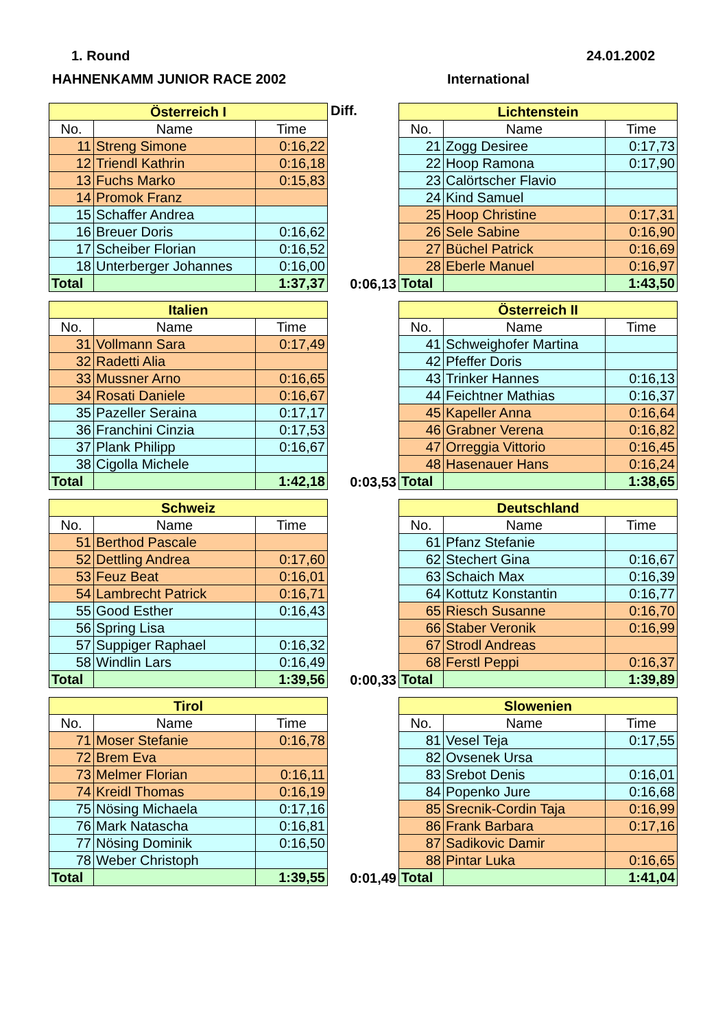1. Round 24.01.2002
HAHNENKAMM JUNIOR RACE 2002 International
| Österreich I | | |
| --- | --- | --- |
| No. | Name | Time |
| 11 | Streng Simone | 0:16,22 |
| 12 | Triendl Kathrin | 0:16,18 |
| 13 | Fuchs Marko | 0:15,83 |
| 14 | Promok Franz | |
| 15 | Schaffer Andrea | |
| 16 | Breuer Doris | 0:16,62 |
| 17 | Scheiber Florian | 0:16,52 |
| 18 | Unterberger Johannes | 0:16,00 |
| Total | | 1:37,37 |
Diff.
0:06,13
| Lichtenstein | | |
| --- | --- | --- |
| No. | Name | Time |
| 21 | Zogg Desiree | 0:17,73 |
| 22 | Hoop Ramona | 0:17,90 |
| 23 | Calörtscher Flavio | |
| 24 | Kind Samuel | |
| 25 | Hoop Christine | 0:17,31 |
| 26 | Sele Sabine | 0:16,90 |
| 27 | Büchel Patrick | 0:16,69 |
| 28 | Eberle Manuel | 0:16,97 |
| Total | | 1:43,50 |
| Italien | | |
| --- | --- | --- |
| No. | Name | Time |
| 31 | Vollmann Sara | 0:17,49 |
| 32 | Radetti Alia | |
| 33 | Mussner Arno | 0:16,65 |
| 34 | Rosati Daniele | 0:16,67 |
| 35 | Pazeller Seraina | 0:17,17 |
| 36 | Franchini Cinzia | 0:17,53 |
| 37 | Plank Philipp | 0:16,67 |
| 38 | Cigolla Michele | |
| Total | | 1:42,18 |
0:03,53
| Österreich II | | |
| --- | --- | --- |
| No. | Name | Time |
| 41 | Schweighofer Martina | |
| 42 | Pfeffer Doris | |
| 43 | Trinker Hannes | 0:16,13 |
| 44 | Feichtner Mathias | 0:16,37 |
| 45 | Kapeller Anna | 0:16,64 |
| 46 | Grabner Verena | 0:16,82 |
| 47 | Orreggia Vittorio | 0:16,45 |
| 48 | Hasenauer Hans | 0:16,24 |
| Total | | 1:38,65 |
| Schweiz | | |
| --- | --- | --- |
| No. | Name | Time |
| 51 | Berthod Pascale | |
| 52 | Dettling Andrea | 0:17,60 |
| 53 | Feuz Beat | 0:16,01 |
| 54 | Lambrecht Patrick | 0:16,71 |
| 55 | Good Esther | 0:16,43 |
| 56 | Spring Lisa | |
| 57 | Suppiger Raphael | 0:16,32 |
| 58 | Windlin Lars | 0:16,49 |
| Total | | 1:39,56 |
0:00,33
| Deutschland | | |
| --- | --- | --- |
| No. | Name | Time |
| 61 | Pfanz Stefanie | |
| 62 | Stechert Gina | 0:16,67 |
| 63 | Schaich Max | 0:16,39 |
| 64 | Kottutz Konstantin | 0:16,77 |
| 65 | Riesch Susanne | 0:16,70 |
| 66 | Staber Veronik | 0:16,99 |
| 67 | Strodl Andreas | |
| 68 | Ferstl Peppi | 0:16,37 |
| Total | | 1:39,89 |
| Tirol | | |
| --- | --- | --- |
| No. | Name | Time |
| 71 | Moser Stefanie | 0:16,78 |
| 72 | Brem Eva | |
| 73 | Melmer Florian | 0:16,11 |
| 74 | Kreidl Thomas | 0:16,19 |
| 75 | Nösing Michaela | 0:17,16 |
| 76 | Mark Natascha | 0:16,81 |
| 77 | Nösing Dominik | 0:16,50 |
| 78 | Weber Christoph | |
| Total | | 1:39,55 |
0:01,49
| Slowenien | | |
| --- | --- | --- |
| No. | Name | Time |
| 81 | Vesel Teja | 0:17,55 |
| 82 | Ovsenek Ursa | |
| 83 | Srebot Denis | 0:16,01 |
| 84 | Popenko Jure | 0:16,68 |
| 85 | Srecnik-Cordin Taja | 0:16,99 |
| 86 | Frank Barbara | 0:17,16 |
| 87 | Sadikovic Damir | |
| 88 | Pintar Luka | 0:16,65 |
| Total | | 1:41,04 |